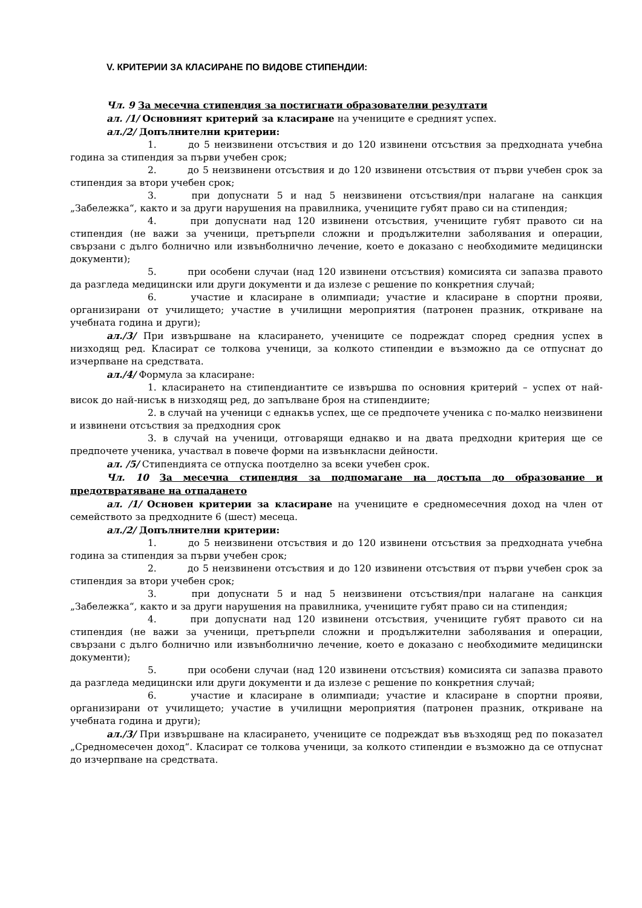V. КРИТЕРИИ ЗА КЛАСИРАНЕ ПО ВИДОВЕ СТИПЕНДИИ:
Чл. 9 За месечна стипендия за постигнати образователни резултати
ал. /1/ Основният критерий за класиране на учениците е средният успех.
ал./2/ Допълнителни критерии:
1. до 5 неизвинени отсъствия и до 120 извинени отсъствия за предходната учебна година за стипендия за първи учебен срок;
2. до 5 неизвинени отсъствия и до 120 извинени отсъствия от първи учебен срок за стипендия за втори учебен срок;
3. при допуснати 5 и над 5 неизвинени отсъствия/при налагане на санкция „Забележка“, както и за други нарушения на правилника, учениците губят право си на стипендия;
4. при допуснати над 120 извинени отсъствия, учениците губят правото си на стипендия (не важи за ученици, претърпели сложни и продължителни заболявания и операции, свързани с дълго болнично или извънболнично лечение, което е доказано с необходимите медицински документи);
5. при особени случаи (над 120 извинени отсъствия) комисията си запазва правото да разгледа медицински или други документи и да излезе с решение по конкретния случай;
6. участие и класиране в олимпиади; участие и класиране в спортни прояви, организирани от училището; участие в училищни мероприятия (патронен празник, откриване на учебната година и други);
ал./3/ При извършване на класирането, учениците се подреждат според средния успех в низходящ ред. Класират се толкова ученици, за колкото стипендии е възможно да се отпуснат до изчерпване на средствата.
ал./4/ Формула за класиране:
1. класирането на стипендиантите се извършва по основния критерий – успех от най-висок до най-нисък в низходящ ред, до запълване броя на стипендиите;
2. в случай на ученици с еднакъв успех, ще се предпочете ученика с по-малко неизвинени и извинени отсъствия за предходния срок
3. в случай на ученици, отговарящи еднакво и на двата предходни критерия ще се предпочете ученика, участвал в повече форми на извънкласни дейности.
ал. /5/ Стипендията се отпуска поотделно за всеки учебен срок.
Чл. 10 За месечна стипендия за подпомагане на достъпа до образование и предотвратяване на отпадането
ал. /1/ Основен критерии за класиране на учениците е средномесечния доход на член от семейството за предходните 6 (шест) месеца.
ал./2/ Допълнителни критерии:
1. до 5 неизвинени отсъствия и до 120 извинени отсъствия за предходната учебна година за стипендия за първи учебен срок;
2. до 5 неизвинени отсъствия и до 120 извинени отсъствия от първи учебен срок за стипендия за втори учебен срок;
3. при допуснати 5 и над 5 неизвинени отсъствия/при налагане на санкция „Забележка“, както и за други нарушения на правилника, учениците губят право си на стипендия;
4. при допуснати над 120 извинени отсъствия, учениците губят правото си на стипендия (не важи за ученици, претърпели сложни и продължителни заболявания и операции, свързани с дълго болнично или извънболнично лечение, което е доказано с необходимите медицински документи);
5. при особени случаи (над 120 извинени отсъствия) комисията си запазва правото да разгледа медицински или други документи и да излезе с решение по конкретния случай;
6. участие и класиране в олимпиади; участие и класиране в спортни прояви, организирани от училището; участие в училищни мероприятия (патронен празник, откриване на учебната година и други);
ал./3/ При извършване на класирането, учениците се подреждат във възходящ ред по показател „Средномесечен доход“. Класират се толкова ученици, за колкото стипендии е възможно да се отпуснат до изчерпване на средствата.